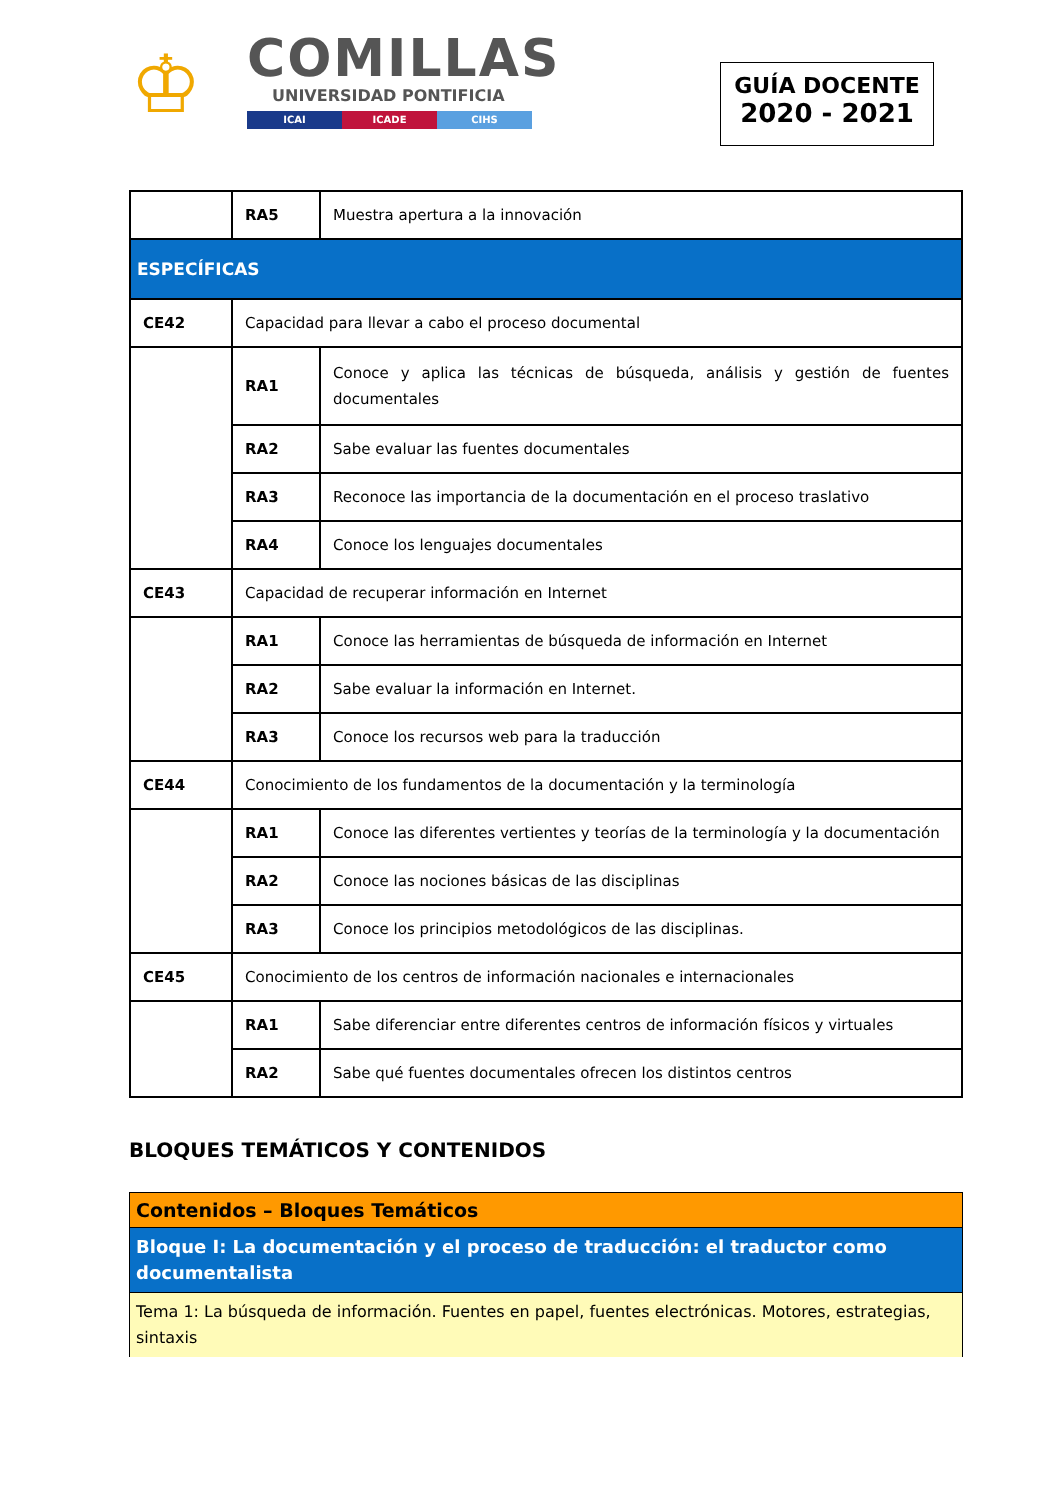♔
COMILLAS
UNIVERSIDAD PONTIFICIA
ICAI ICADE CIHS
GUÍA DOCENTE
2020 - 2021
| | RA5 | Muestra apertura a la innovación |
| ESPECÍFICAS | | |
| CE42 | Capacidad para llevar a cabo el proceso documental | |
| | RA1 | Conoce y aplica las técnicas de búsqueda, análisis y gestión de fuentes documentales |
| | RA2 | Sabe evaluar las fuentes documentales |
| | RA3 | Reconoce las importancia de la documentación en el proceso traslativo |
| | RA4 | Conoce los lenguajes documentales |
| CE43 | Capacidad de recuperar información en Internet | |
| | RA1 | Conoce las herramientas de búsqueda de información en Internet |
| | RA2 | Sabe evaluar la información en Internet. |
| | RA3 | Conoce los recursos web para la traducción |
| CE44 | Conocimiento de los fundamentos de la documentación y la terminología | |
| | RA1 | Conoce las diferentes vertientes y teorías de la terminología y la documentación |
| | RA2 | Conoce las nociones básicas de las disciplinas |
| | RA3 | Conoce los principios metodológicos de las disciplinas. |
| CE45 | Conocimiento de los centros de información nacionales e internacionales | |
| | RA1 | Sabe diferenciar entre diferentes centros de información físicos y virtuales |
| | RA2 | Sabe qué fuentes documentales ofrecen los distintos centros |
BLOQUES TEMÁTICOS Y CONTENIDOS
| Contenidos – Bloques Temáticos |
| Bloque I: La documentación y el proceso de traducción: el traductor como documentalista |
| Tema 1: La búsqueda de información. Fuentes en papel, fuentes electrónicas. Motores, estrategias, sintaxis |